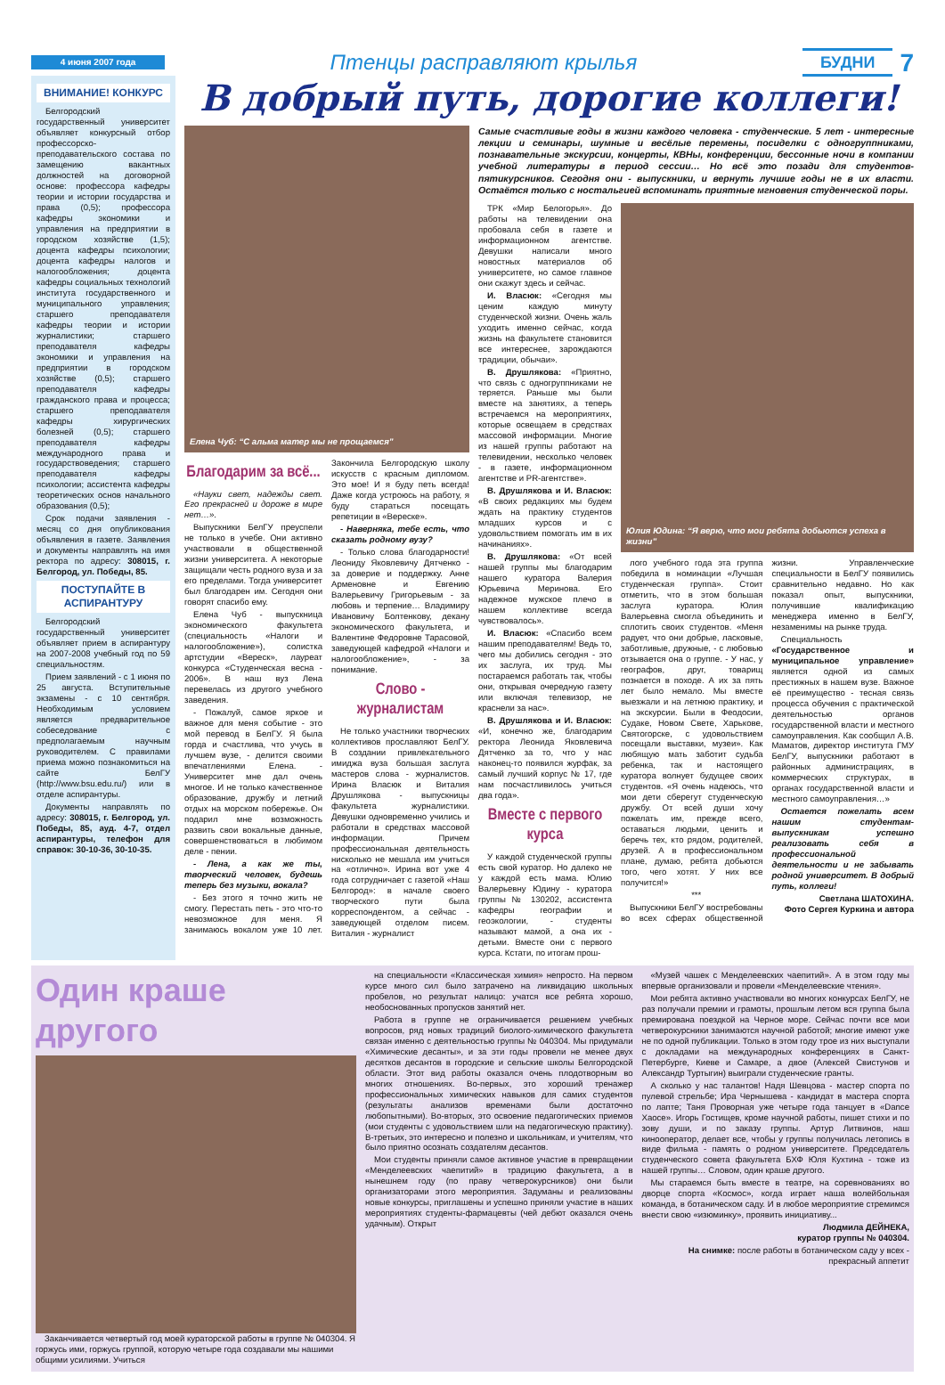4 июня 2007 года
Птенцы расправляют крылья
БУДНИ
7
ВНИМАНИЕ! КОНКУРС
Белгородский государственный университет объявляет конкурсный отбор профессорско-преподавательского состава по замещению вакантных должностей на договорной основе: профессора кафедры теории и истории государства и права (0,5); профессора кафедры экономики и управления на предприятии в городском хозяйстве (1,5); доцента кафедры психологии; доцента кафедры налогов и налогообложения; доцента кафедры социальных технологий института государственного и муниципального управления; старшего преподавателя кафедры теории и истории журналистики; старшего преподавателя кафедры экономики и управления на предприятии в городском хозяйстве (0,5); старшего преподавателя кафедры гражданского права и процесса; старшего преподавателя кафедры хирургических болезней (0,5); старшего преподавателя кафедры международного права и государствоведения; старшего преподавателя кафедры психологии; ассистента кафедры теоретических основ начального образования (0,5);
Срок подачи заявления - месяц со дня опубликования объявления в газете. Заявления и документы направлять на имя ректора по адресу: 308015, г. Белгород, ул. Победы, 85.
ПОСТУПАЙТЕ В АСПИРАНТУРУ
Белгородский государственный университет объявляет прием в аспирантуру на 2007-2008 учебный год по 59 специальностям.
Прием заявлений - с 1 июня по 25 августа. Вступительные экзамены - с 10 сентября. Необходимым условием является предварительное собеседование с предполагаемым научным руководителем. С правилами приема можно познакомиться на сайте БелГУ (http://www.bsu.edu.ru/) или в отделе аспирантуры.
Документы направлять по адресу: 308015, г. Белгород, ул. Победы, 85, ауд. 4-7, отдел аспирантуры, телефон для справок: 30-10-36, 30-10-35.
В добрый путь, дорогие коллеги!
Елена Чуб: “С альма матер мы не прощаемся”
Благодарим за всё...
«Науки свет, надежды свет. Его прекрасней и дороже в мире нет…».
Выпускники БелГУ преуспели не только в учебе. Они активно участвовали в общественной жизни университета. А некоторые защищали честь родного вуза и за его пределами. Тогда университет был благодарен им. Сегодня они говорят спасибо ему.
Елена Чуб - выпускница экономического факультета (специальность «Налоги и налогообложение»), солистка артстудии «Вереск», лауреат конкурса «Студенческая весна - 2006». В наш вуз Лена перевелась из другого учебного заведения.
- Пожалуй, самое яркое и важное для меня событие - это мой перевод в БелГУ. Я была горда и счастлива, что учусь в лучшем вузе, - делится своими впечатлениями Елена. - Университет мне дал очень многое. И не только качественное образование, дружбу и летний отдых на морском побережье. Он подарил мне возможность развить свои вокальные данные, совершенствоваться в любимом деле - пении.
- Лена, а как же ты, творческий человек, будешь теперь без музыки, вокала?
- Без этого я точно жить не смогу. Перестать петь - это что-то невозможное для меня. Я занимаюсь вокалом уже 10 лет. Закончила Белгородскую школу искусств с красным дипломом. Это мое! И я буду петь всегда! Даже когда устроюсь на работу, я буду стараться посещать репетиции в «Вереске».
- Наверняка, тебе есть, что сказать родному вузу?
- Только слова благодарности! Леониду Яковлевичу Дятченко - за доверие и поддержку. Анне Арменовне и Евгению Валерьевичу Григорьевым - за любовь и терпение… Владимиру Ивановичу Болтенкову, декану экономического факультета, и Валентине Федоровне Тарасовой, заведующей кафедрой «Налоги и налогообложение», - за понимание.
Слово - журналистам
Не только участники творческих коллективов прославляют БелГУ. В создании привлекательного имиджа вуза большая заслуга мастеров слова - журналистов. Ирина Власюк и Виталия Друшлякова - выпускницы факультета журналистики. Девушки одновременно учились и работали в средствах массовой информации. Причем профессиональная деятельность нисколько не мешала им учиться на «отлично». Ирина вот уже 4 года сотрудничает с газетой «Наш Белгород»: в начале своего творческого пути была корреспондентом, а сейчас - заведующей отделом писем. Виталия - журналист
Самые счастливые годы в жизни каждого человека - студенческие. 5 лет - интересные лекции и семинары, шумные и весёлые перемены, посиделки с одногруппниками, познавательные экскурсии, концерты, КВНы, конференции, бессонные ночи в компании учебной литературы в период сессии… Но всё это позади для студентов-пятикурсников. Сегодня они - выпускники, и вернуть лучшие годы не в их власти. Остаётся только с ностальгией вспоминать приятные мгновения студенческой поры.
ТРК «Мир Белогорья». До работы на телевидении она пробовала себя в газете и информационном агентстве. Девушки написали много новостных материалов об университете, но самое главное они скажут здесь и сейчас.
И. Власюк: «Сегодня мы ценим каждую минуту студенческой жизни. Очень жаль уходить именно сейчас, когда жизнь на факультете становится все интереснее, зарождаются традиции, обычаи».
В. Друшлякова: «Приятно, что связь с одногруппниками не теряется. Раньше мы были вместе на занятиях, а теперь встречаемся на мероприятиях, которые освещаем в средствах массовой информации. Многие из нашей группы работают на телевидении, несколько человек - в газете, информационном агентстве и PR-агентстве».
В. Друшлякова и И. Власюк: «В своих редакциях мы будем ждать на практику студентов младших курсов и с удовольствием помогать им в их начинаниях».
В. Друшлякова: «От всей нашей группы мы благодарим нашего куратора Валерия Юрьевича Меринова. Его надежное мужское плечо в нашем коллективе всегда чувствовалось».
И. Власюк: «Спасибо всем нашим преподавателям! Ведь то, чего мы добились сегодня - это их заслуга, их труд. Мы постараемся работать так, чтобы они, открывая очередную газету или включая телевизор, не краснели за нас».
В. Друшлякова и И. Власюк: «И, конечно же, благодарим ректора Леонида Яковлевича Дятченко за то, что у нас наконец-то появился журфак, за самый лучший корпус № 17, где нам посчастливилось учиться два года».
Вместе с первого курса
У каждой студенческой группы есть свой куратор. Но далеко не у каждой есть мама. Юлию Валерьевну Юдину - куратора группы № 130202, ассистента кафедры географии и геоэкологии, - студенты называют мамой, а она их - детьми. Вместе они с первого курса. Кстати, по итогам прош-
Юлия Юдина: “Я верю, что мои ребята добьются успеха в жизни”
лого учебного года эта группа победила в номинации «Лучшая студенческая группа». Стоит отметить, что в этом большая заслуга куратора. Юлия Валерьевна смогла объединить и сплотить своих студентов. «Меня радует, что они добрые, ласковые, заботливые, дружные, - с любовью отзывается она о группе. - У нас, у географов, друг, товарищ познается в походе. А их за пять лет было немало. Мы вместе выезжали и на летнюю практику, и на экскурсии. Были в Феодосии, Судаке, Новом Свете, Харькове, Святогорске, с удовольствием посещали выставки, музеи». Как любящую мать заботит судьба ребенка, так и настоящего куратора волнует будущее своих студентов. «Я очень надеюсь, что мои дети сберегут студенческую дружбу. От всей души хочу пожелать им, прежде всего, оставаться людьми, ценить и беречь тех, кто рядом, родителей, друзей. А в профессиональном плане, думаю, ребята добьются того, чего хотят. У них все получится!»
***
Выпускники БелГУ востребованы во всех сферах общественной жизни. Управленческие специальности в БелГУ появились сравнительно недавно. Но как показал опыт, выпускники, получившие квалификацию менеджера именно в БелГУ, незаменимы на рынке труда.
Специальность «Государственное и муниципальное управление» является одной из самых престижных в нашем вузе. Важное её преимущество - тесная связь процесса обучения с практической деятельностью органов государственной власти и местного самоуправления. Как сообщил А.В. Маматов, директор института ГМУ БелГУ, выпускники работают в районных администрациях, в коммерческих структурах, в органах государственной власти и местного самоуправления…»
Остается пожелать всем нашим студентам-выпускникам успешно реализовать себя в профессиональной деятельности и не забывать родной университет. В добрый путь, коллеги!
Светлана ШАТОХИНА.
Фото Сергея Куркина и автора
Один краше другого
Заканчивается четвертый год моей кураторской работы в группе № 040304. Я горжусь ими, горжусь группой, которую четыре года создавали мы нашими общими усилиями. Учиться
на специальности «Классическая химия» непросто. На первом курсе много сил было затрачено на ликвидацию школьных пробелов, но результат налицо: учатся все ребята хорошо, необоснованных пропусков занятий нет.
Работа в группе не ограничивается решением учебных вопросов, ряд новых традиций биолого-химического факультета связан именно с деятельностью группы № 040304. Мы придумали «Химические десанты», и за эти годы провели не менее двух десятков десантов в городские и сельские школы Белгородской области. Этот вид работы оказался очень плодотворным во многих отношениях. Во-первых, это хороший тренажер профессиональных химических навыков для самих студентов (результаты анализов временами были достаточно любопытными). Во-вторых, это освоение педагогических приемов (мои студенты с удовольствием шли на педагогическую практику). В-третьих, это интересно и полезно и школьникам, и учителям, что было приятно осознать создателям десантов.
Мои студенты приняли самое активное участие в превращении «Менделеевских чаепитий» в традицию факультета, а в нынешнем году (по праву четверокурсников) они были организаторами этого мероприятия. Задуманы и реализованы новые конкурсы, приглашены и успешно приняли участие в наших мероприятиях студенты-фармацевты (чей дебют оказался очень удачным). Открыт
«Музей чашек с Менделеевских чаепитий». А в этом году мы впервые организовали и провели «Менделеевские чтения».
Мои ребята активно участвовали во многих конкурсах БелГУ, не раз получали премии и грамоты, прошлым летом вся группа была премирована поездкой на Черное море. Сейчас почти все мои четверокурсники занимаются научной работой; многие имеют уже не по одной публикации. Только в этом году трое из них выступали с докладами на международных конференциях в Санкт-Петербурге, Киеве и Самаре, а двое (Алексей Свистунов и Александр Туртыгин) выиграли студенческие гранты.
А сколько у нас талантов! Надя Шевцова - мастер спорта по пулевой стрельбе; Ира Чернышева - кандидат в мастера спорта по лапте; Таня Проворная уже четыре года танцует в «Dance Хаосе». Игорь Гостищев, кроме научной работы, пишет стихи и по зову души, и по заказу группы. Артур Литвинов, наш кинооператор, делает все, чтобы у группы получилась летопись в виде фильма - память о родном университете. Председатель студенческого совета факультета БХФ Юля Кухтина - тоже из нашей группы… Словом, один краше другого.
Мы стараемся быть вместе в театре, на соревнованиях во дворце спорта «Космос», когда играет наша волейбольная команда, в ботаническом саду. И в любое мероприятие стремимся внести свою «изюминку», проявить инициативу...
Людмила ДЕЙНЕКА,
куратор группы № 040304.
На снимке: после работы в ботаническом саду у всех - прекрасный аппетит